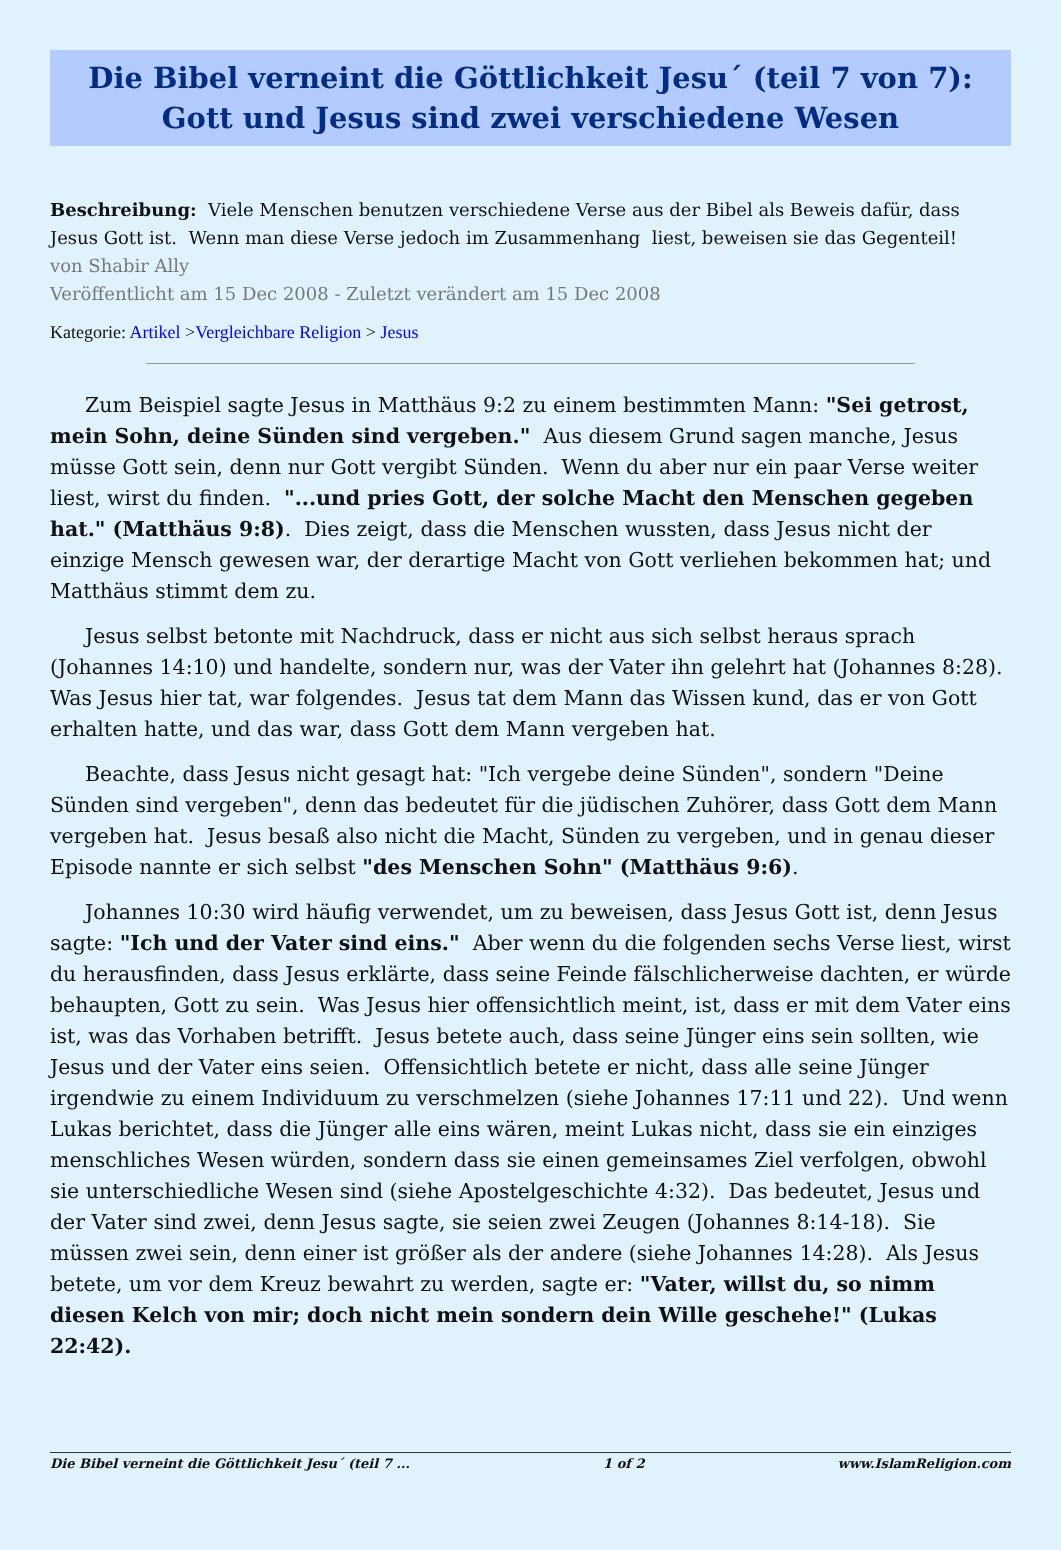Die Bibel verneint die Göttlichkeit Jesu´ (teil 7 von 7): Gott und Jesus sind zwei verschiedene Wesen
Beschreibung: Viele Menschen benutzen verschiedene Verse aus der Bibel als Beweis dafür, dass Jesus Gott ist. Wenn man diese Verse jedoch im Zusammenhang liest, beweisen sie das Gegenteil!
von Shabir Ally
Veröffentlicht am 15 Dec 2008 - Zuletzt verändert am 15 Dec 2008
Kategorie: Artikel >Vergleichbare Religion > Jesus
Zum Beispiel sagte Jesus in Matthäus 9:2 zu einem bestimmten Mann: "Sei getrost, mein Sohn, deine Sünden sind vergeben." Aus diesem Grund sagen manche, Jesus müsse Gott sein, denn nur Gott vergibt Sünden. Wenn du aber nur ein paar Verse weiter liest, wirst du finden. "...und pries Gott, der solche Macht den Menschen gegeben hat." (Matthäus 9:8). Dies zeigt, dass die Menschen wussten, dass Jesus nicht der einzige Mensch gewesen war, der derartige Macht von Gott verliehen bekommen hat; und Matthäus stimmt dem zu.
Jesus selbst betonte mit Nachdruck, dass er nicht aus sich selbst heraus sprach (Johannes 14:10) und handelte, sondern nur, was der Vater ihn gelehrt hat (Johannes 8:28). Was Jesus hier tat, war folgendes. Jesus tat dem Mann das Wissen kund, das er von Gott erhalten hatte, und das war, dass Gott dem Mann vergeben hat.
Beachte, dass Jesus nicht gesagt hat: "Ich vergebe deine Sünden", sondern "Deine Sünden sind vergeben", denn das bedeutet für die jüdischen Zuhörer, dass Gott dem Mann vergeben hat. Jesus besaß also nicht die Macht, Sünden zu vergeben, und in genau dieser Episode nannte er sich selbst "des Menschen Sohn" (Matthäus 9:6).
Johannes 10:30 wird häufig verwendet, um zu beweisen, dass Jesus Gott ist, denn Jesus sagte: "Ich und der Vater sind eins." Aber wenn du die folgenden sechs Verse liest, wirst du herausfinden, dass Jesus erklärte, dass seine Feinde fälschlicherweise dachten, er würde behaupten, Gott zu sein. Was Jesus hier offensichtlich meint, ist, dass er mit dem Vater eins ist, was das Vorhaben betrifft. Jesus betete auch, dass seine Jünger eins sein sollten, wie Jesus und der Vater eins seien. Offensichtlich betete er nicht, dass alle seine Jünger irgendwie zu einem Individuum zu verschmelzen (siehe Johannes 17:11 und 22). Und wenn Lukas berichtet, dass die Jünger alle eins wären, meint Lukas nicht, dass sie ein einziges menschliches Wesen würden, sondern dass sie einen gemeinsames Ziel verfolgen, obwohl sie unterschiedliche Wesen sind (siehe Apostelgeschichte 4:32). Das bedeutet, Jesus und der Vater sind zwei, denn Jesus sagte, sie seien zwei Zeugen (Johannes 8:14-18). Sie müssen zwei sein, denn einer ist größer als der andere (siehe Johannes 14:28). Als Jesus betete, um vor dem Kreuz bewahrt zu werden, sagte er: "Vater, willst du, so nimm diesen Kelch von mir; doch nicht mein sondern dein Wille geschehe!" (Lukas 22:42).
Die Bibel verneint die Göttlichkeit Jesu´ (teil 7 ... 1 of 2 www.IslamReligion.com